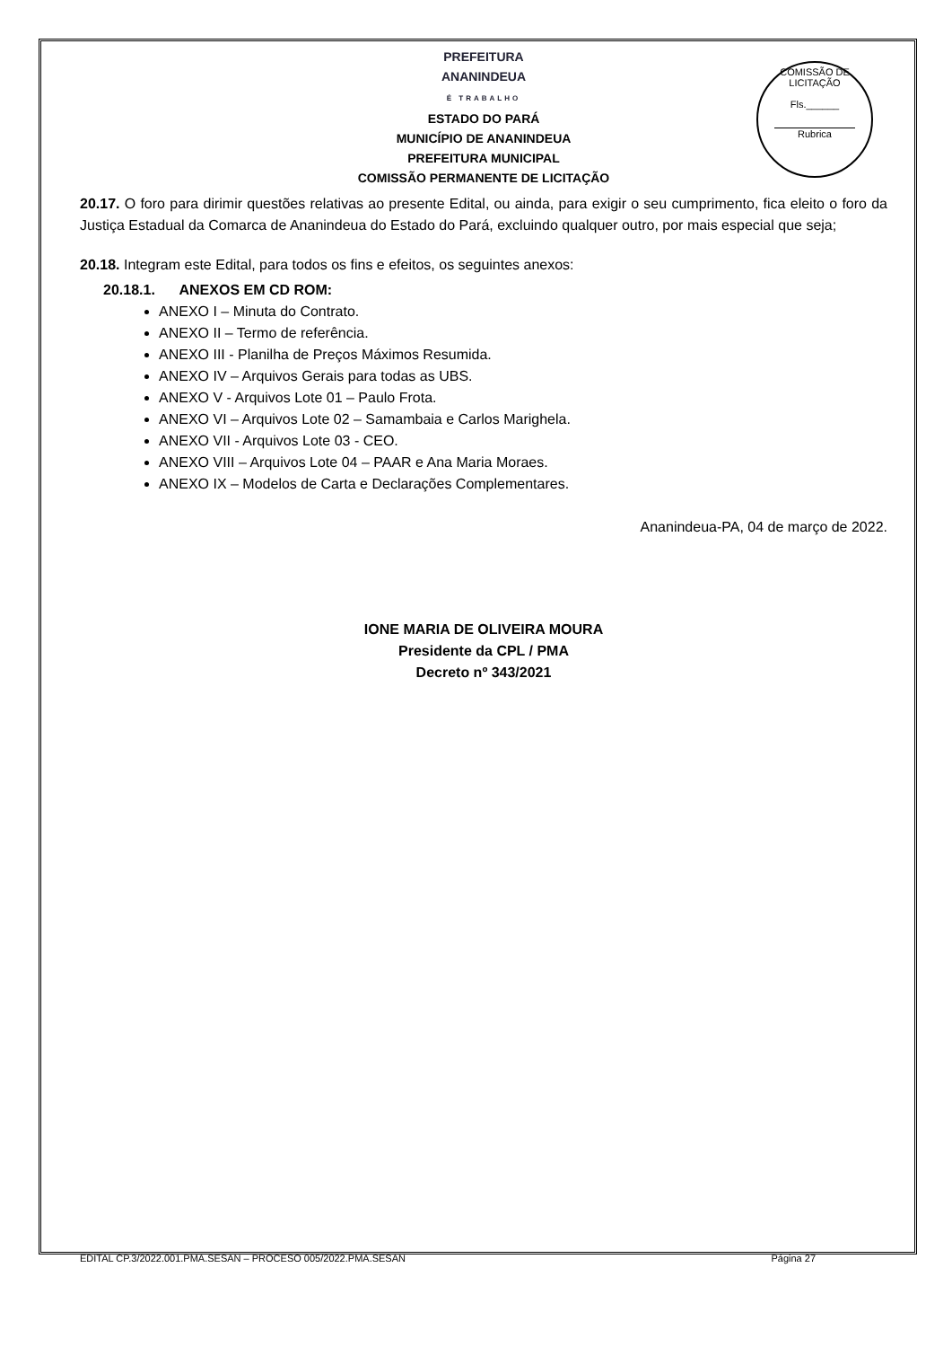COMISSÃO DE LICITAÇÃO
Fls.______
Rubrica
PREFEITURA
ANANINDEUA
É TRABALHO
ESTADO DO PARÁ
MUNICÍPIO DE ANANINDEUA
PREFEITURA MUNICIPAL
COMISSÃO PERMANENTE DE LICITAÇÃO
20.17. O foro para dirimir questões relativas ao presente Edital, ou ainda, para exigir o seu cumprimento, fica eleito o foro da Justiça Estadual da Comarca de Ananindeua do Estado do Pará, excluindo qualquer outro, por mais especial que seja;
20.18. Integram este Edital, para todos os fins e efeitos, os seguintes anexos:
20.18.1. ANEXOS EM CD ROM:
ANEXO I – Minuta do Contrato.
ANEXO II – Termo de referência.
ANEXO III - Planilha de Preços Máximos Resumida.
ANEXO IV – Arquivos Gerais para todas as UBS.
ANEXO V - Arquivos Lote 01 – Paulo Frota.
ANEXO VI – Arquivos Lote 02 – Samambaia e Carlos Marighela.
ANEXO VII - Arquivos Lote 03 - CEO.
ANEXO VIII – Arquivos Lote 04 – PAAR e Ana Maria Moraes.
ANEXO IX – Modelos de Carta e Declarações Complementares.
Ananindeua-PA, 04 de março de 2022.
IONE MARIA DE OLIVEIRA MOURA
Presidente da CPL / PMA
Decreto nº 343/2021
EDITAL CP.3/2022.001.PMA.SESAN – PROCESO 005/2022.PMA.SESAN Página 27